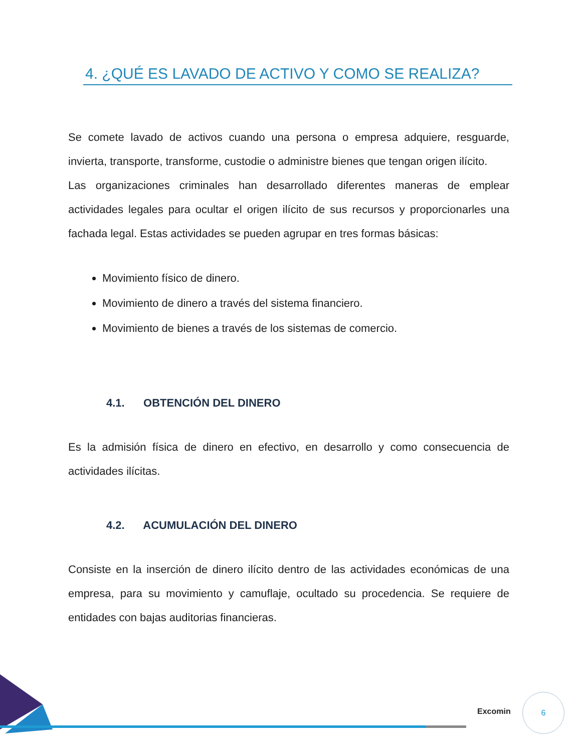4. ¿QUÉ ES LAVADO DE ACTIVO Y COMO SE REALIZA?
Se comete lavado de activos cuando una persona o empresa adquiere, resguarde, invierta, transporte, transforme, custodie o administre bienes que tengan origen ilícito.
Las organizaciones criminales han desarrollado diferentes maneras de emplear actividades legales para ocultar el origen ilícito de sus recursos y proporcionarles una fachada legal. Estas actividades se pueden agrupar en tres formas básicas:
Movimiento físico de dinero.
Movimiento de dinero a través del sistema financiero.
Movimiento de bienes a través de los sistemas de comercio.
4.1. OBTENCIÓN DEL DINERO
Es la admisión física de dinero en efectivo, en desarrollo y como consecuencia de actividades ilícitas.
4.2. ACUMULACIÓN DEL DINERO
Consiste en la inserción de dinero ilícito dentro de las actividades económicas de una empresa, para su movimiento y camuflaje, ocultado su procedencia. Se requiere de entidades con bajas auditorias financieras.
Excomin
6